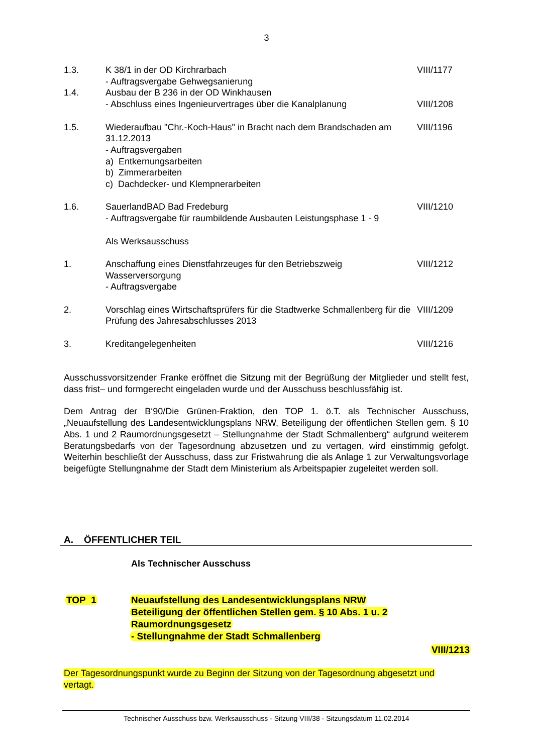3
| 1.3. | K 38/1 in der OD Kirchrarbach - Auftragsvergabe Gehwegsanierung | VIII/1177 |
| 1.4. | Ausbau der B 236 in der OD Winkhausen - Abschluss eines Ingenieurvertrages über die Kanalplanung | VIII/1208 |
| 1.5. | Wiederaufbau "Chr.-Koch-Haus" in Bracht nach dem Brandschaden am 31.12.2013 - Auftragsvergaben a) Entkernungsarbeiten b) Zimmerarbeiten c) Dachdecker- und Klempnerarbeiten | VIII/1196 |
| 1.6. | SauerlandBAD Bad Fredeburg - Auftragsvergabe für raumbildende Ausbauten Leistungsphase 1 - 9 | VIII/1210 |
| | Als Werksausschuss | |
| 1. | Anschaffung eines Dienstfahrzeuges für den Betriebszweig Wasserversorgung - Auftragsvergabe | VIII/1212 |
| 2. | Vorschlag eines Wirtschaftsprüfers für die Stadtwerke Schmallenberg für die Prüfung des Jahresabschlusses 2013 | VIII/1209 |
| 3. | Kreditangelegenheiten | VIII/1216 |
Ausschussvorsitzender Franke eröffnet die Sitzung mit der Begrüßung der Mitglieder und stellt fest, dass frist– und formgerecht eingeladen wurde und der Ausschuss beschlussfähig ist.
Dem Antrag der B‘90/Die Grünen-Fraktion, den TOP 1. ö.T. als Technischer Ausschuss, „Neuaufstellung des Landesentwicklungsplans NRW, Beteiligung der öffentlichen Stellen gem. § 10 Abs. 1 und 2 Raumordnungsgesetzt – Stellungnahme der Stadt Schmallenberg“ aufgrund weiterem Beratungsbedarfs von der Tagesordnung abzusetzen und zu vertagen, wird einstimmig gefolgt. Weiterhin beschließt der Ausschuss, dass zur Fristwahrung die als Anlage 1 zur Verwaltungsvorlage beigefügte Stellungnahme der Stadt dem Ministerium als Arbeitspapier zugeleitet werden soll.
A. ÖFFENTLICHER TEIL
Als Technischer Ausschuss
TOP 1
Neuaufstellung des Landesentwicklungsplans NRW
Beteiligung der öffentlichen Stellen gem. § 10 Abs. 1 u. 2
Raumordnungsgesetz
- Stellungnahme der Stadt Schmallenberg
VIII/1213
Der Tagesordnungspunkt wurde zu Beginn der Sitzung von der Tagesordnung abgesetzt und
vertagt.
Technischer Ausschuss bzw. Werksausschuss - Sitzung VIII/38 - Sitzungsdatum 11.02.2014